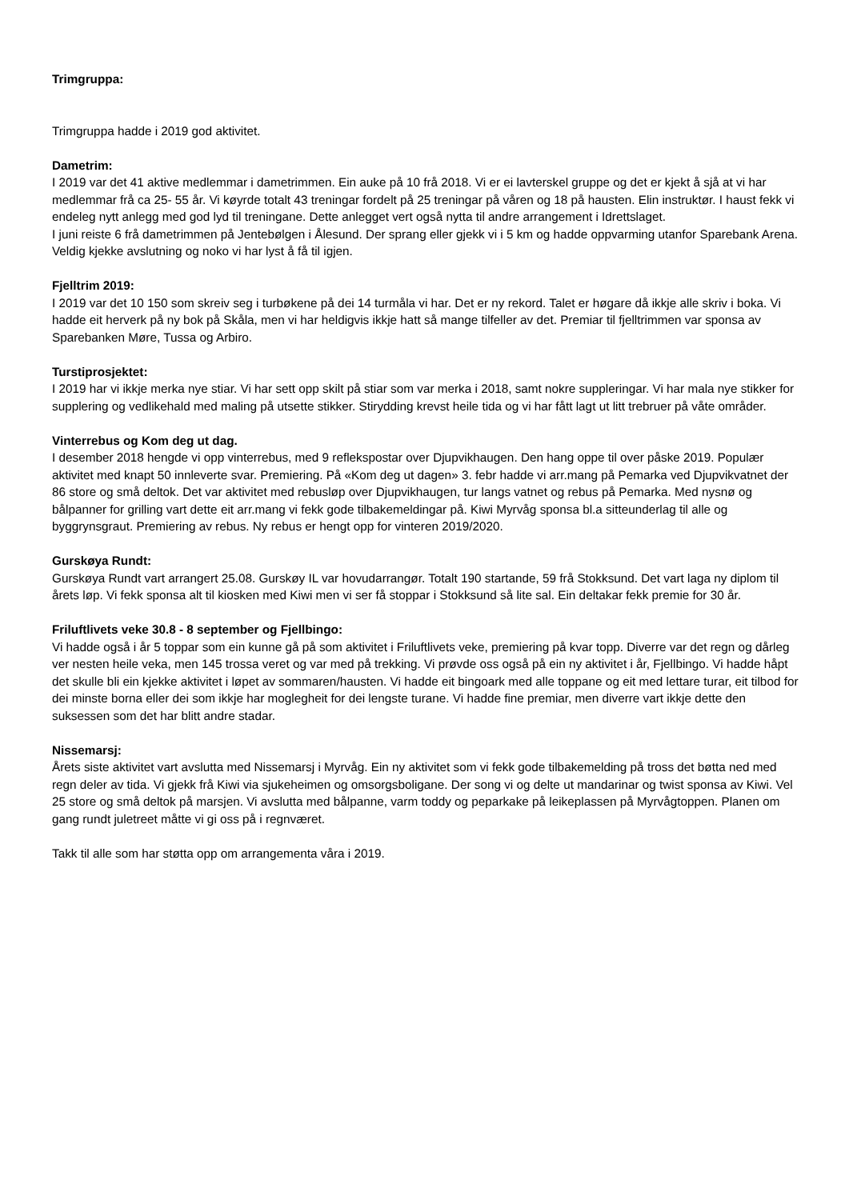Trimgruppa:
Trimgruppa hadde i 2019 god aktivitet.
Dametrim:
I 2019 var det 41 aktive medlemmar i dametrimmen. Ein auke på 10 frå 2018. Vi er ei lavterskel gruppe og det er kjekt å sjå at vi har medlemmar frå ca 25- 55 år. Vi køyrde totalt 43 treningar fordelt på 25 treningar på våren og 18 på hausten. Elin instruktør. I haust fekk vi endeleg nytt anlegg med god lyd til treningane. Dette anlegget vert også nytta til andre arrangement i Idrettslaget.
I juni reiste 6 frå dametrimmen på Jentebølgen i Ålesund. Der sprang eller gjekk vi i 5 km og hadde oppvarming utanfor Sparebank Arena. Veldig kjekke avslutning og noko vi har lyst å få til igjen.
Fjelltrim 2019:
I 2019 var det 10 150 som skreiv seg i turbøkene på dei 14 turmåla vi har. Det er ny rekord. Talet er høgare då ikkje alle skriv i boka. Vi hadde eit herverk på ny bok på Skåla, men vi har heldigvis ikkje hatt så mange tilfeller av det. Premiar til fjelltrimmen var sponsa av Sparebanken Møre, Tussa og Arbiro.
Turstiprosjektet:
I 2019 har vi ikkje merka nye stiar. Vi har sett opp skilt på stiar som var merka i 2018, samt nokre suppleringar. Vi har mala nye stikker for supplering og vedlikehald med maling på utsette stikker. Stirydding krevst heile tida og vi har fått lagt ut litt trebruer på våte områder.
Vinterrebus og Kom deg ut dag.
I desember 2018 hengde vi opp vinterrebus, med 9 reflekspostar over Djupvikhaugen. Den hang oppe til over påske 2019. Populær aktivitet med knapt 50 innleverte svar. Premiering. På «Kom deg ut dagen» 3. febr hadde vi arr.mang på Pemarka ved Djupvikvatnet der 86 store og små deltok. Det var aktivitet med rebusløp over Djupvikhaugen, tur langs vatnet og rebus på Pemarka. Med nysnø og bålpanner for grilling vart dette eit arr.mang vi fekk gode tilbakemeldingar på. Kiwi Myrvåg sponsa bl.a sitteunderlag til alle og byggrynsgraut. Premiering av rebus. Ny rebus er hengt opp for vinteren 2019/2020.
Gurskøya Rundt:
Gurskøya Rundt vart arrangert 25.08. Gurskøy IL var hovudarrangør. Totalt 190 startande, 59 frå Stokksund. Det vart laga ny diplom til årets løp. Vi fekk sponsa alt til kiosken med Kiwi men vi ser få stoppar i Stokksund så lite sal. Ein deltakar fekk premie for 30 år.
Friluftlivets veke 30.8 - 8 september og Fjellbingo:
Vi hadde også i år 5 toppar som ein kunne gå på som aktivitet i Friluftlivets veke, premiering på kvar topp. Diverre var det regn og dårleg ver nesten heile veka, men 145 trossa veret og var med på trekking. Vi prøvde oss også på ein ny aktivitet i år, Fjellbingo. Vi hadde håpt det skulle bli ein kjekke aktivitet i løpet av sommaren/hausten. Vi hadde eit bingoark med alle toppane og eit med lettare turar, eit tilbod for dei minste borna eller dei som ikkje har moglegheit for dei lengste turane. Vi hadde fine premiar, men diverre vart ikkje dette den suksessen som det har blitt andre stadar.
Nissemarsj:
Årets siste aktivitet vart avslutta med Nissemarsj i Myrvåg. Ein ny aktivitet som vi fekk gode tilbakemelding på tross det bøtta ned med regn deler av tida. Vi gjekk frå Kiwi via sjukeheimen og omsorgsboligane. Der song vi og delte ut mandarinar og twist sponsa av Kiwi. Vel 25 store og små deltok på marsjen. Vi avslutta med bålpanne, varm toddy og peparkake på leikeplassen på Myrvågtoppen. Planen om gang rundt juletreet måtte vi gi oss på i regnværet.
Takk til alle som har støtta opp om arrangementa våra i 2019.